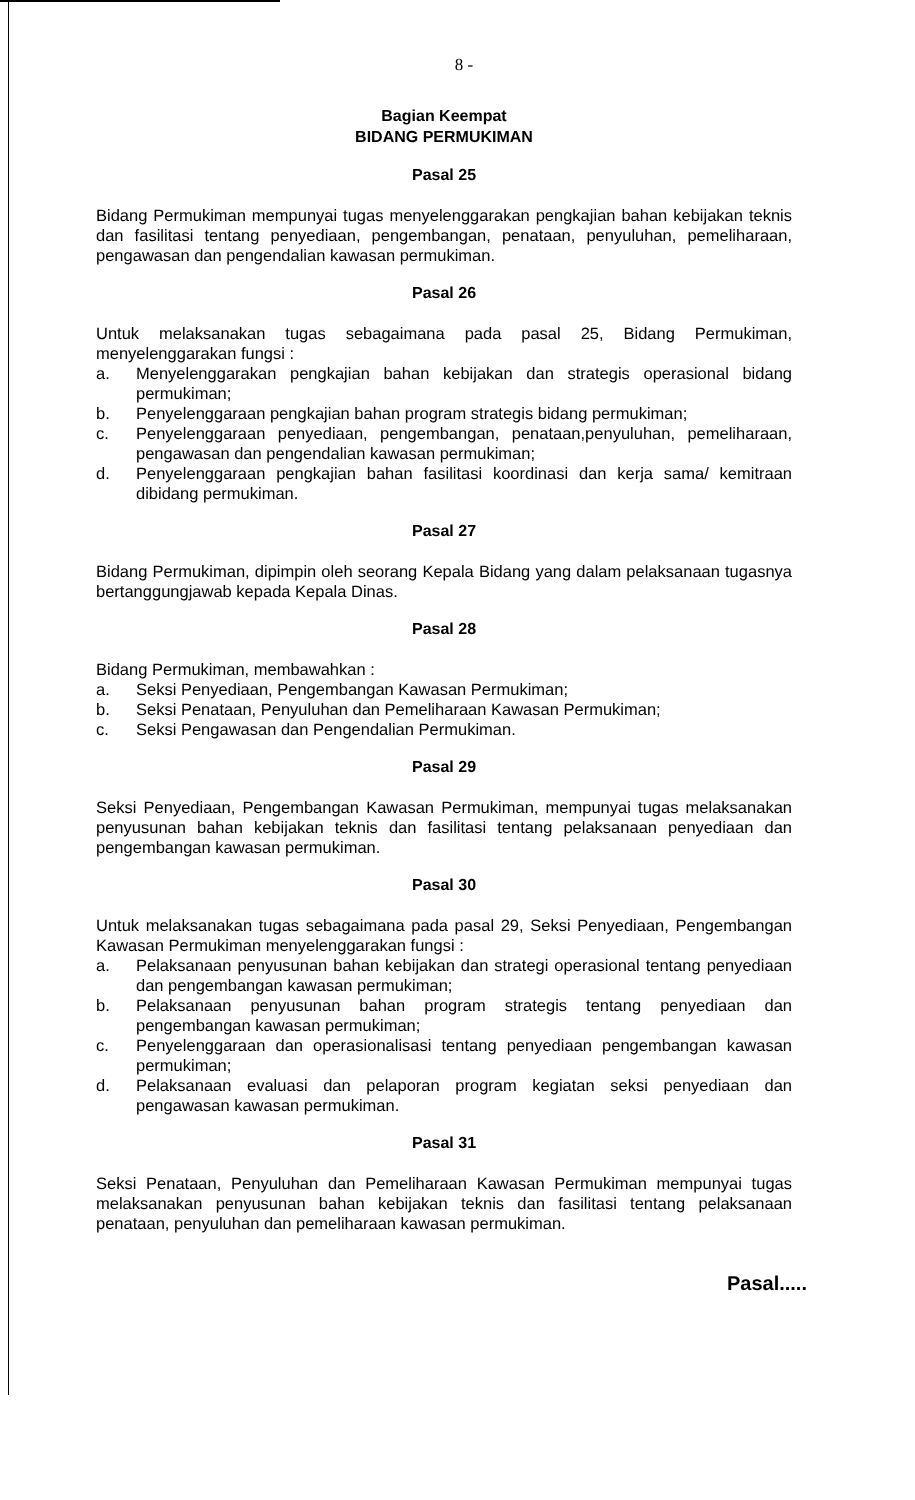8 -
Bagian Keempat
BIDANG PERMUKIMAN
Pasal 25
Bidang Permukiman mempunyai tugas menyelenggarakan pengkajian bahan kebijakan teknis dan fasilitasi tentang penyediaan, pengembangan, penataan, penyuluhan, pemeliharaan, pengawasan dan pengendalian kawasan permukiman.
Pasal 26
Untuk melaksanakan tugas sebagaimana pada pasal 25, Bidang Permukiman, menyelenggarakan fungsi :
a. Menyelenggarakan pengkajian bahan kebijakan dan strategis operasional bidang permukiman;
b. Penyelenggaraan pengkajian bahan program strategis bidang permukiman;
c. Penyelenggaraan penyediaan, pengembangan, penataan,penyuluhan, pemeliharaan, pengawasan dan pengendalian kawasan permukiman;
d. Penyelenggaraan pengkajian bahan fasilitasi koordinasi dan kerja sama/ kemitraan dibidang permukiman.
Pasal 27
Bidang Permukiman, dipimpin oleh seorang Kepala Bidang yang dalam pelaksanaan tugasnya bertanggungjawab kepada Kepala Dinas.
Pasal 28
Bidang Permukiman, membawahkan :
a. Seksi Penyediaan, Pengembangan Kawasan Permukiman;
b. Seksi Penataan, Penyuluhan dan Pemeliharaan Kawasan Permukiman;
c. Seksi Pengawasan dan Pengendalian Permukiman.
Pasal 29
Seksi Penyediaan, Pengembangan Kawasan Permukiman, mempunyai tugas melaksanakan penyusunan bahan kebijakan teknis dan fasilitasi tentang pelaksanaan penyediaan dan pengembangan kawasan permukiman.
Pasal 30
Untuk melaksanakan tugas sebagaimana pada pasal 29, Seksi Penyediaan, Pengembangan Kawasan Permukiman menyelenggarakan fungsi :
a. Pelaksanaan penyusunan bahan kebijakan dan strategi operasional tentang penyediaan dan pengembangan kawasan permukiman;
b. Pelaksanaan penyusunan bahan program strategis tentang penyediaan dan pengembangan kawasan permukiman;
c. Penyelenggaraan dan operasionalisasi tentang penyediaan pengembangan kawasan permukiman;
d. Pelaksanaan evaluasi dan pelaporan program kegiatan seksi penyediaan dan pengawasan kawasan permukiman.
Pasal 31
Seksi Penataan, Penyuluhan dan Pemeliharaan Kawasan Permukiman mempunyai tugas melaksanakan penyusunan bahan kebijakan teknis dan fasilitasi tentang pelaksanaan penataan, penyuluhan dan pemeliharaan kawasan permukiman.
Pasal.....